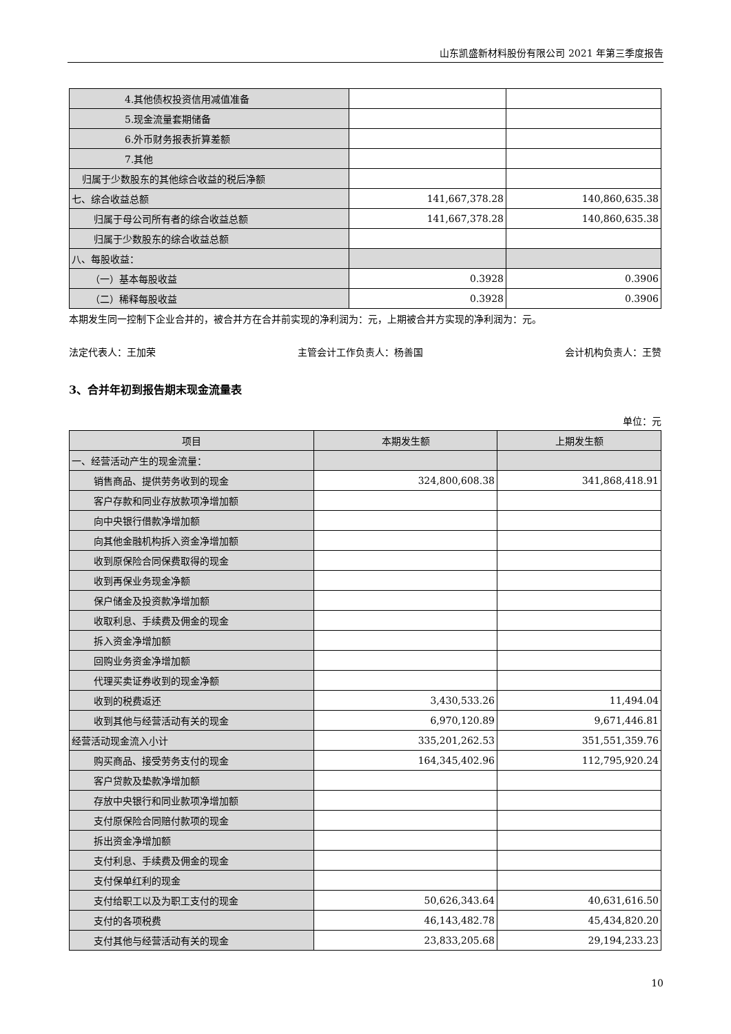山东凯盛新材料股份有限公司 2021 年第三季度报告
| 4.其他债权投资信用减值准备 | | |
| 5.现金流量套期储备 | | |
| 6.外币财务报表折算差额 | | |
| 7.其他 | | |
| 归属于少数股东的其他综合收益的税后净额 | | |
| 七、综合收益总额 | 141,667,378.28 | 140,860,635.38 |
| 归属于母公司所有者的综合收益总额 | 141,667,378.28 | 140,860,635.38 |
| 归属于少数股东的综合收益总额 | | |
| 八、每股收益： | | |
| （一）基本每股收益 | 0.3928 | 0.3906 |
| （二）稀释每股收益 | 0.3928 | 0.3906 |
本期发生同一控制下企业合并的，被合并方在合并前实现的净利润为：元，上期被合并方实现的净利润为：元。
法定代表人：王加荣 主管会计工作负责人：杨善国 会计机构负责人：王赞
3、合并年初到报告期末现金流量表
单位：元
| 项目 | 本期发生额 | 上期发生额 |
| --- | --- | --- |
| 一、经营活动产生的现金流量： | | |
| 销售商品、提供劳务收到的现金 | 324,800,608.38 | 341,868,418.91 |
| 客户存款和同业存放款项净增加额 | | |
| 向中央银行借款净增加额 | | |
| 向其他金融机构拆入资金净增加额 | | |
| 收到原保险合同保费取得的现金 | | |
| 收到再保业务现金净额 | | |
| 保户储金及投资款净增加额 | | |
| 收取利息、手续费及佣金的现金 | | |
| 拆入资金净增加额 | | |
| 回购业务资金净增加额 | | |
| 代理买卖证券收到的现金净额 | | |
| 收到的税费返还 | 3,430,533.26 | 11,494.04 |
| 收到其他与经营活动有关的现金 | 6,970,120.89 | 9,671,446.81 |
| 经营活动现金流入小计 | 335,201,262.53 | 351,551,359.76 |
| 购买商品、接受劳务支付的现金 | 164,345,402.96 | 112,795,920.24 |
| 客户贷款及垫款净增加额 | | |
| 存放中央银行和同业款项净增加额 | | |
| 支付原保险合同赔付款项的现金 | | |
| 拆出资金净增加额 | | |
| 支付利息、手续费及佣金的现金 | | |
| 支付保单红利的现金 | | |
| 支付给职工以及为职工支付的现金 | 50,626,343.64 | 40,631,616.50 |
| 支付的各项税费 | 46,143,482.78 | 45,434,820.20 |
| 支付其他与经营活动有关的现金 | 23,833,205.68 | 29,194,233.23 |
10